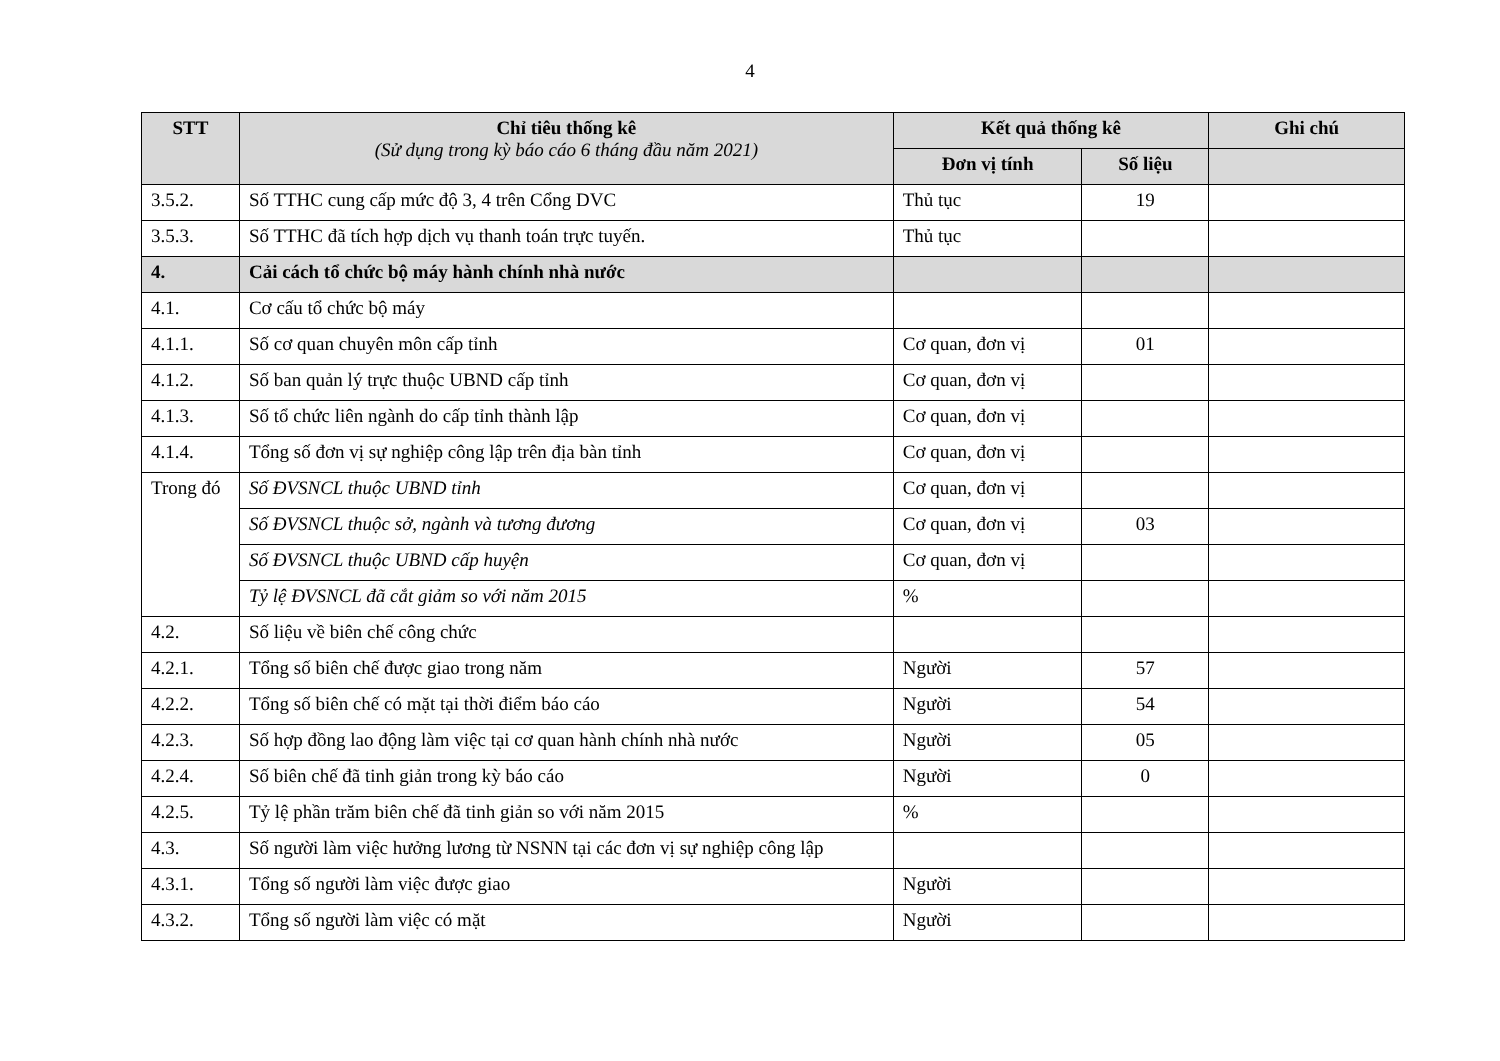4
| STT | Chỉ tiêu thống kê (Sử dụng trong kỳ báo cáo 6 tháng đầu năm 2021) | Kết quả thống kê | | Ghi chú |
| --- | --- | --- | --- | --- |
| | | Đơn vị tính | Số liệu | |
| 3.5.2. | Số TTHC cung cấp mức độ 3, 4 trên Cổng DVC | Thủ tục | 19 | |
| 3.5.3. | Số TTHC đã tích hợp dịch vụ thanh toán trực tuyến. | Thủ tục | | |
| 4. | Cải cách tổ chức bộ máy hành chính nhà nước | | | |
| 4.1. | Cơ cấu tổ chức bộ máy | | | |
| 4.1.1. | Số cơ quan chuyên môn cấp tỉnh | Cơ quan, đơn vị | 01 | |
| 4.1.2. | Số ban quản lý trực thuộc UBND cấp tỉnh | Cơ quan, đơn vị | | |
| 4.1.3. | Số tổ chức liên ngành do cấp tỉnh thành lập | Cơ quan, đơn vị | | |
| 4.1.4. | Tổng số đơn vị sự nghiệp công lập trên địa bàn tỉnh | Cơ quan, đơn vị | | |
| Trong đó | Số ĐVSNCL thuộc UBND tỉnh | Cơ quan, đơn vị | | |
| | Số ĐVSNCL thuộc sở, ngành và tương đương | Cơ quan, đơn vị | 03 | |
| | Số ĐVSNCL thuộc UBND cấp huyện | Cơ quan, đơn vị | | |
| | Tỷ lệ ĐVSNCL đã cắt giảm so với năm 2015 | % | | |
| 4.2. | Số liệu về biên chế công chức | | | |
| 4.2.1. | Tổng số biên chế được giao trong năm | Người | 57 | |
| 4.2.2. | Tổng số biên chế có mặt tại thời điểm báo cáo | Người | 54 | |
| 4.2.3. | Số hợp đồng lao động làm việc tại cơ quan hành chính nhà nước | Người | 05 | |
| 4.2.4. | Số biên chế đã tinh giản trong kỳ báo cáo | Người | 0 | |
| 4.2.5. | Tỷ lệ phần trăm biên chế đã tinh giản so với năm 2015 | % | | |
| 4.3. | Số người làm việc hưởng lương từ NSNN tại các đơn vị sự nghiệp công lập | | | |
| 4.3.1. | Tổng số người làm việc được giao | Người | | |
| 4.3.2. | Tổng số người làm việc có mặt | Người | | |